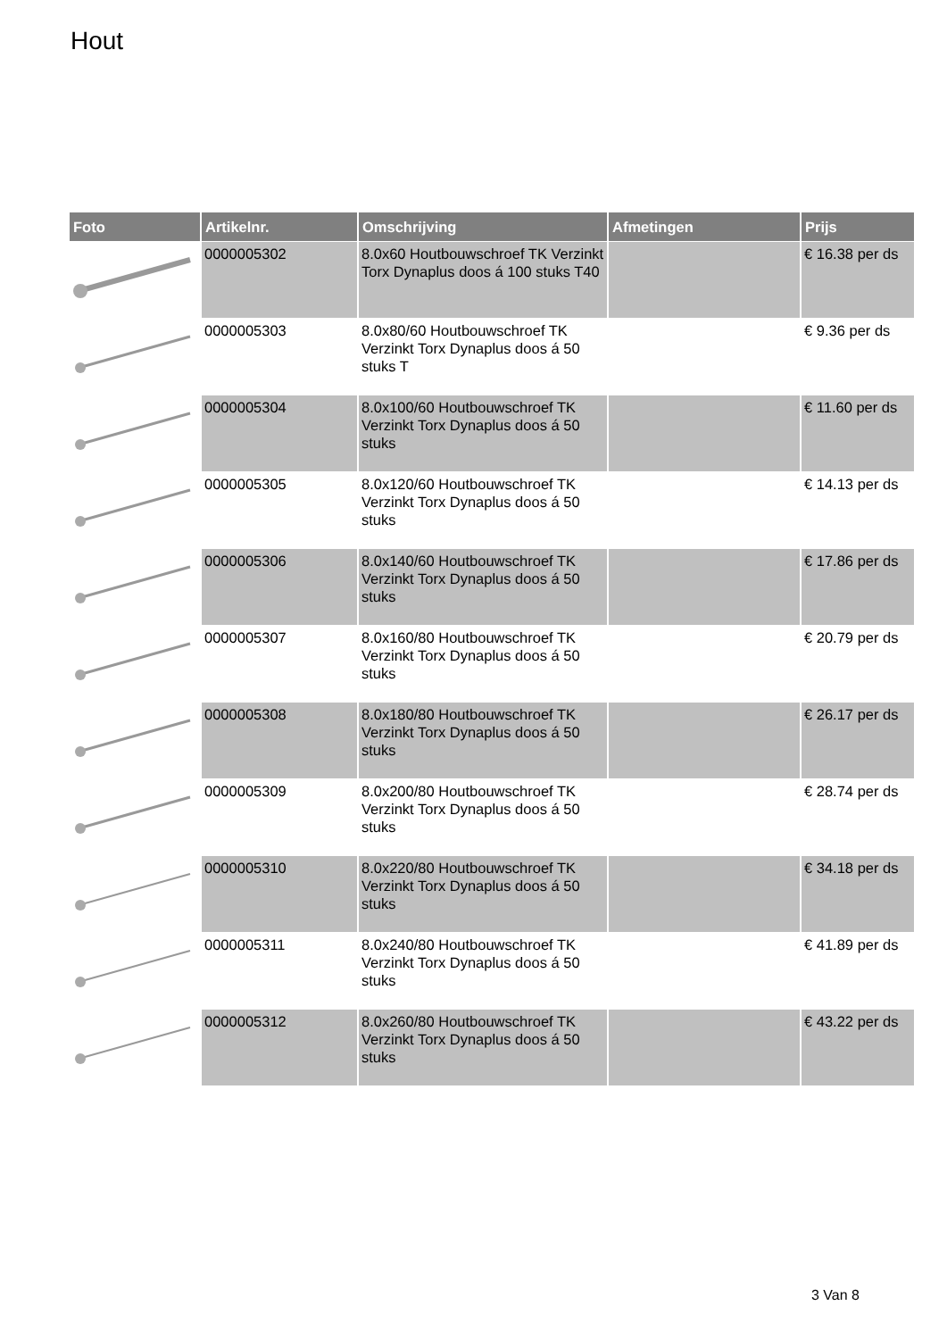Hout
| Foto | Artikelnr. | Omschrijving | Afmetingen | Prijs |
| --- | --- | --- | --- | --- |
| | 0000005302 | 8.0x60 Houtbouwschroef TK Verzinkt Torx Dynaplus doos á 100 stuks T40 | | € 16.38 per ds |
| | 0000005303 | 8.0x80/60 Houtbouwschroef TK Verzinkt Torx Dynaplus doos á 50 stuks T | | € 9.36 per ds |
| | 0000005304 | 8.0x100/60 Houtbouwschroef TK Verzinkt Torx Dynaplus doos á 50 stuks | | € 11.60 per ds |
| | 0000005305 | 8.0x120/60 Houtbouwschroef TK Verzinkt Torx Dynaplus doos á 50 stuks | | € 14.13 per ds |
| | 0000005306 | 8.0x140/60 Houtbouwschroef TK Verzinkt Torx Dynaplus doos á 50 stuks | | € 17.86 per ds |
| | 0000005307 | 8.0x160/80 Houtbouwschroef TK Verzinkt Torx Dynaplus doos á 50 stuks | | € 20.79 per ds |
| | 0000005308 | 8.0x180/80 Houtbouwschroef TK Verzinkt Torx Dynaplus doos á 50 stuks | | € 26.17 per ds |
| | 0000005309 | 8.0x200/80 Houtbouwschroef TK Verzinkt Torx Dynaplus doos á 50 stuks | | € 28.74 per ds |
| | 0000005310 | 8.0x220/80 Houtbouwschroef TK Verzinkt Torx Dynaplus doos á 50 stuks | | € 34.18 per ds |
| | 0000005311 | 8.0x240/80 Houtbouwschroef TK Verzinkt Torx Dynaplus doos á 50 stuks | | € 41.89 per ds |
| | 0000005312 | 8.0x260/80 Houtbouwschroef TK Verzinkt Torx Dynaplus doos á 50 stuks | | € 43.22 per ds |
3 Van 8